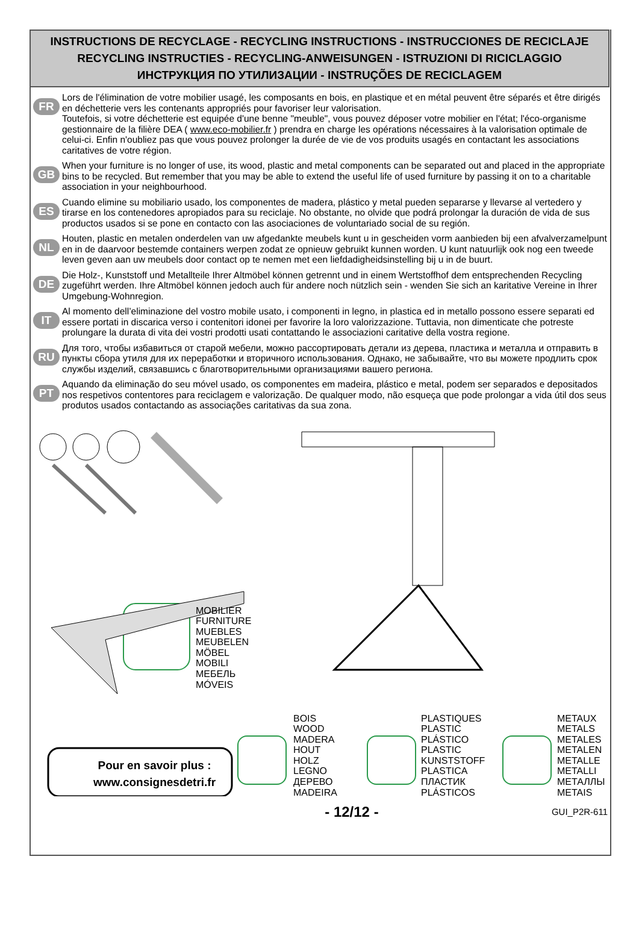INSTRUCTIONS DE RECYCLAGE - RECYCLING INSTRUCTIONS - INSTRUCCIONES DE RECICLAJE
RECYCLING INSTRUCTIES - RECYCLING-ANWEISUNGEN - ISTRUZIONI DI RICICLAGGIO
ИНСТРУКЦИЯ ПО УТИЛИЗАЦИИ - INSTRUÇÕES DE RECICLAGEM
FR
Lors de l'élimination de votre mobilier usagé, les composants en bois, en plastique et en métal peuvent être séparés et être dirigés en déchetterie vers les contenants appropriés pour favoriser leur valorisation.
Toutefois, si votre déchetterie est equipée d'une benne "meuble", vous pouvez déposer votre mobilier en l'état; l'éco-organisme gestionnaire de la filière DEA ( www.eco-mobilier.fr ) prendra en charge les opérations nécessaires à la valorisation optimale de celui-ci. Enfin n'oubliez pas que vous pouvez prolonger la durée de vie de vos produits usagés en contactant les associations caritatives de votre région.
GB
When your furniture is no longer of use, its wood, plastic and metal components can be separated out and placed in the appropriate bins to be recycled. But remember that you may be able to extend the useful life of used furniture by passing it on to a charitable association in your neighbourhood.
ES
Cuando elimine su mobiliario usado, los componentes de madera, plástico y metal pueden separarse y llevarse al vertedero y tirarse en los contenedores apropiados para su reciclaje. No obstante, no olvide que podrá prolongar la duración de vida de sus productos usados si se pone en contacto con las asociaciones de voluntariado social de su región.
NL
Houten, plastic en metalen onderdelen van uw afgedankte meubels kunt u in gescheiden vorm aanbieden bij een afvalverzamelpunt en in de daarvoor bestemde containers werpen zodat ze opnieuw gebruikt kunnen worden. U kunt natuurlijk ook nog een tweede leven geven aan uw meubels door contact op te nemen met een liefdadigheidsinstelling bij u in de buurt.
DE
Die Holz-, Kunststoff und Metallteile Ihrer Altmöbel können getrennt und in einem Wertstoffhof dem entsprechenden Recycling zugeführt werden. Ihre Altmöbel können jedoch auch für andere noch nützlich sein - wenden Sie sich an karitative Vereine in Ihrer Umgebung-Wohnregion.
IT
Al momento dell’eliminazione del vostro mobile usato, i componenti in legno, in plastica ed in metallo possono essere separati ed essere portati in discarica verso i contenitori idonei per favorire la loro valorizzazione. Tuttavia, non dimenticate che potreste prolungare la durata di vita dei vostri prodotti usati contattando le associazioni caritative della vostra regione.
RU
Для того, чтобы избавиться от старой мебели, можно рассортировать детали из дерева, пластика и металла и отправить в пункты сбора утиля для их переработки и вторичного использования. Однако, не забывайте, что вы можете продлить срок службы изделий, связавшись с благотворительными организациями вашего региона.
PT
Aquando da eliminação do seu móvel usado, os componentes em madeira, plástico e metal, podem ser separados e depositados nos respetivos contentores para reciclagem e valorização. De qualquer modo, não esqueça que pode prolongar a vida útil dos seus produtos usados contactando as associações caritativas da sua zona.
MOBILIER
FURNITURE
MUEBLES
MEUBELEN
MÖBEL
MOBILI
МЕБЕЛЬ
MÓVEIS
BOIS
WOOD
MADERA
HOUT
HOLZ
LEGNO
ДЕРЕВО
MADEIRA
PLASTIQUES
PLASTIC
PLÁSTICO
PLASTIC
KUNSTSTOFF
PLASTICA
ПЛАСТИК
PLÁSTICOS
METAUX
METALS
METALES
METALEN
METALLE
METALLI
МЕТАЛЛЫ
METAIS
Pour en savoir plus :
www.consignesdetri.fr
- 12/12 - GUI_P2R-611